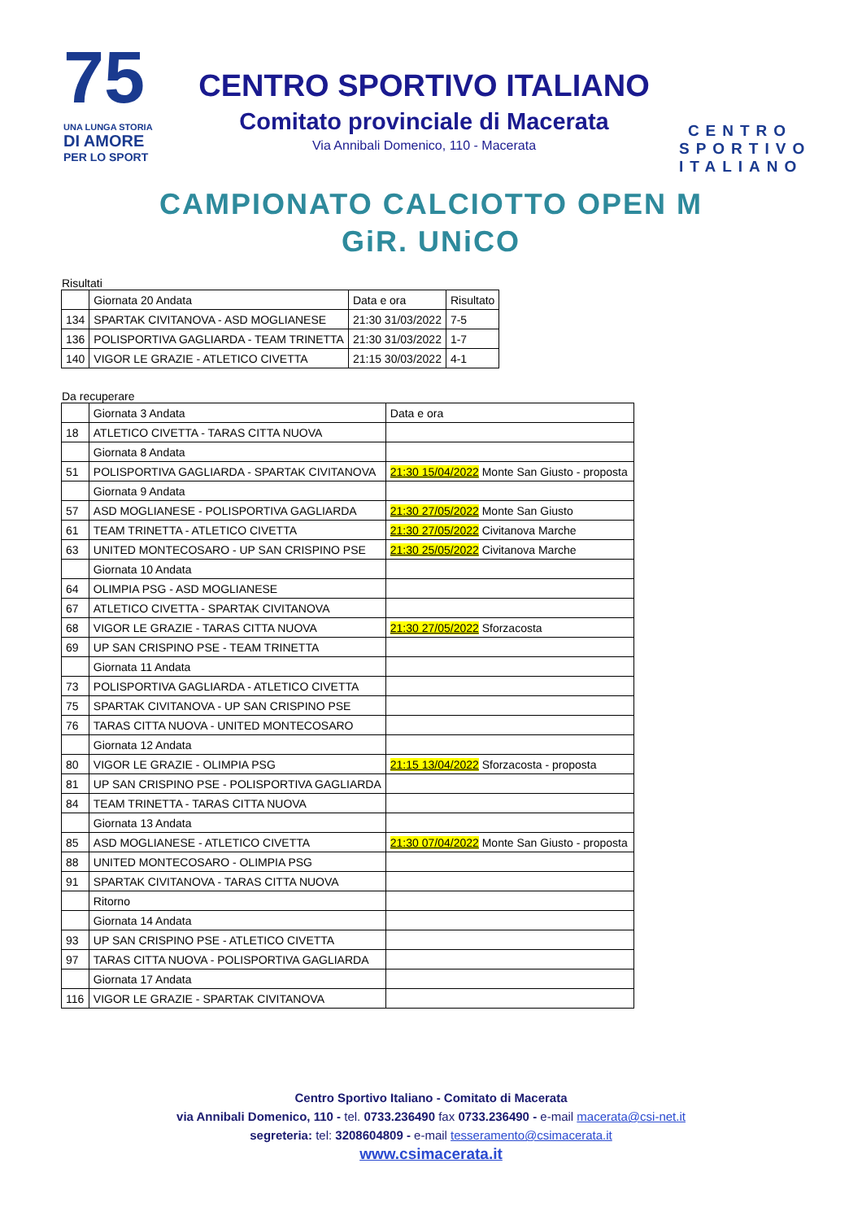75
UNA LUNGA STORIA
DI AMORE
PER LO SPORT
CENTRO SPORTIVO ITALIANO
Comitato provinciale di Macerata
Via Annibali Domenico, 110 - Macerata
CENTRO SPORTIVO ITALIANO
CAMPIONATO CALCIOTTO OPEN M
GiR. UNiCO
Risultati
| | Giornata 20 Andata | Data e ora | Risultato |
| --- | --- | --- | --- |
| 134 | SPARTAK CIVITANOVA - ASD MOGLIANESE | 21:30 31/03/2022 | 7-5 |
| 136 | POLISPORTIVA GAGLIARDA - TEAM TRINETTA | 21:30 31/03/2022 | 1-7 |
| 140 | VIGOR LE GRAZIE - ATLETICO CIVETTA | 21:15 30/03/2022 | 4-1 |
Da recuperare
| | Giornata 3 Andata | Data e ora |
| --- | --- | --- |
| 18 | ATLETICO CIVETTA - TARAS CITTA NUOVA | |
| | Giornata 8 Andata | |
| 51 | POLISPORTIVA GAGLIARDA - SPARTAK CIVITANOVA | 21:30 15/04/2022 Monte San Giusto - proposta |
| | Giornata 9 Andata | |
| 57 | ASD MOGLIANESE - POLISPORTIVA GAGLIARDA | 21:30 27/05/2022 Monte San Giusto |
| 61 | TEAM TRINETTA - ATLETICO CIVETTA | 21:30 27/05/2022 Civitanova Marche |
| 63 | UNITED MONTECOSARO - UP SAN CRISPINO PSE | 21:30 25/05/2022 Civitanova Marche |
| | Giornata 10 Andata | |
| 64 | OLIMPIA PSG - ASD MOGLIANESE | |
| 67 | ATLETICO CIVETTA - SPARTAK CIVITANOVA | |
| 68 | VIGOR LE GRAZIE - TARAS CITTA NUOVA | 21:30 27/05/2022 Sforzacosta |
| 69 | UP SAN CRISPINO PSE - TEAM TRINETTA | |
| | Giornata 11 Andata | |
| 73 | POLISPORTIVA GAGLIARDA - ATLETICO CIVETTA | |
| 75 | SPARTAK CIVITANOVA - UP SAN CRISPINO PSE | |
| 76 | TARAS CITTA NUOVA - UNITED MONTECOSARO | |
| | Giornata 12 Andata | |
| 80 | VIGOR LE GRAZIE - OLIMPIA PSG | 21:15 13/04/2022 Sforzacosta - proposta |
| 81 | UP SAN CRISPINO PSE - POLISPORTIVA GAGLIARDA | |
| 84 | TEAM TRINETTA - TARAS CITTA NUOVA | |
| | Giornata 13 Andata | |
| 85 | ASD MOGLIANESE - ATLETICO CIVETTA | 21:30 07/04/2022 Monte San Giusto - proposta |
| 88 | UNITED MONTECOSARO - OLIMPIA PSG | |
| 91 | SPARTAK CIVITANOVA - TARAS CITTA NUOVA | |
| | Ritorno | |
| | Giornata 14 Andata | |
| 93 | UP SAN CRISPINO PSE - ATLETICO CIVETTA | |
| 97 | TARAS CITTA NUOVA - POLISPORTIVA GAGLIARDA | |
| | Giornata 17 Andata | |
| 116 | VIGOR LE GRAZIE - SPARTAK CIVITANOVA | |
Centro Sportivo Italiano - Comitato di Macerata
via Annibali Domenico, 110 - tel. 0733.236490 fax 0733.236490 - e-mail macerata@csi-net.it
segreteria: tel: 3208604809 - e-mail tesseramento@csimacerata.it
www.csimacerata.it